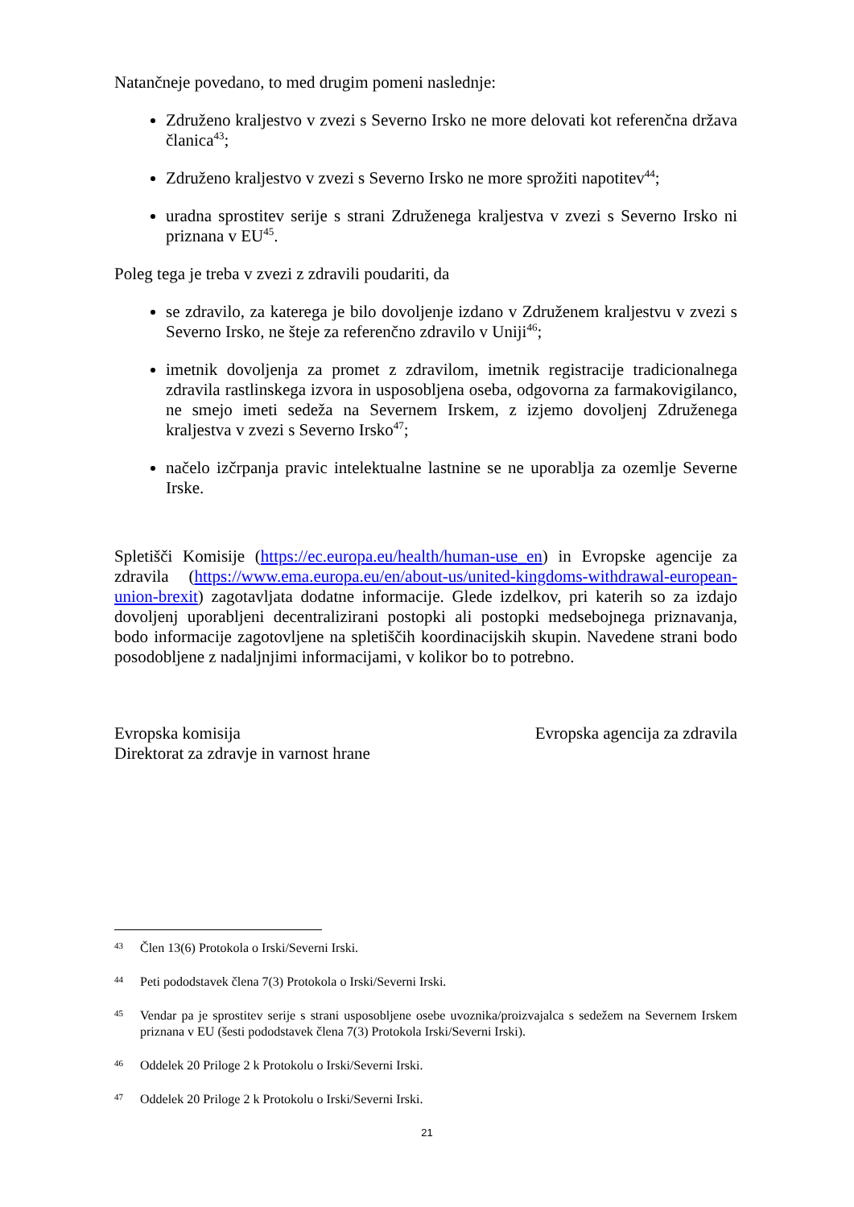Natančneje povedano, to med drugim pomeni naslednje:
Združeno kraljestvo v zvezi s Severno Irsko ne more delovati kot referenčna država članica<sup>43</sup>;
Združeno kraljestvo v zvezi s Severno Irsko ne more sprožiti napotitev<sup>44</sup>;
uradna sprostitev serije s strani Združenega kraljestva v zvezi s Severno Irsko ni priznana v EU<sup>45</sup>.
Poleg tega je treba v zvezi z zdravili poudariti, da
se zdravilo, za katerega je bilo dovoljenje izdano v Združenem kraljestvu v zvezi s Severno Irsko, ne šteje za referenčno zdravilo v Uniji<sup>46</sup>;
imetnik dovoljenja za promet z zdravilom, imetnik registracije tradicionalnega zdravila rastlinskega izvora in usposobljena oseba, odgovorna za farmakovigilanco, ne smejo imeti sedeža na Severnem Irskem, z izjemo dovoljenj Združenega kraljestva v zvezi s Severno Irsko<sup>47</sup>;
načelo izčrpanja pravic intelektualne lastnine se ne uporablja za ozemlje Severne Irske.
Spletišči Komisije (https://ec.europa.eu/health/human-use_en) in Evropske agencije za zdravila (https://www.ema.europa.eu/en/about-us/united-kingdoms-withdrawal-european-union-brexit) zagotavljata dodatne informacije. Glede izdelkov, pri katerih so za izdajo dovoljenj uporabljeni decentralizirani postopki ali postopki medsebojnega priznavanja, bodo informacije zagotovljene na spletiščih koordinacijskih skupin. Navedene strani bodo posodobljene z nadaljnjimi informacijami, v kolikor bo to potrebno.
Evropska komisija
Direktorat za zdravje in varnost hrane
Evropska agencija za zdravila
43 Člen 13(6) Protokola o Irski/Severni Irski.
44 Peti pododstavek člena 7(3) Protokola o Irski/Severni Irski.
45 Vendar pa je sprostitev serije s strani usposobljene osebe uvoznika/proizvajalca s sedežem na Severnem Irskem priznana v EU (šesti pododstavek člena 7(3) Protokola Irski/Severni Irski).
46 Oddelek 20 Priloge 2 k Protokolu o Irski/Severni Irski.
47 Oddelek 20 Priloge 2 k Protokolu o Irski/Severni Irski.
21